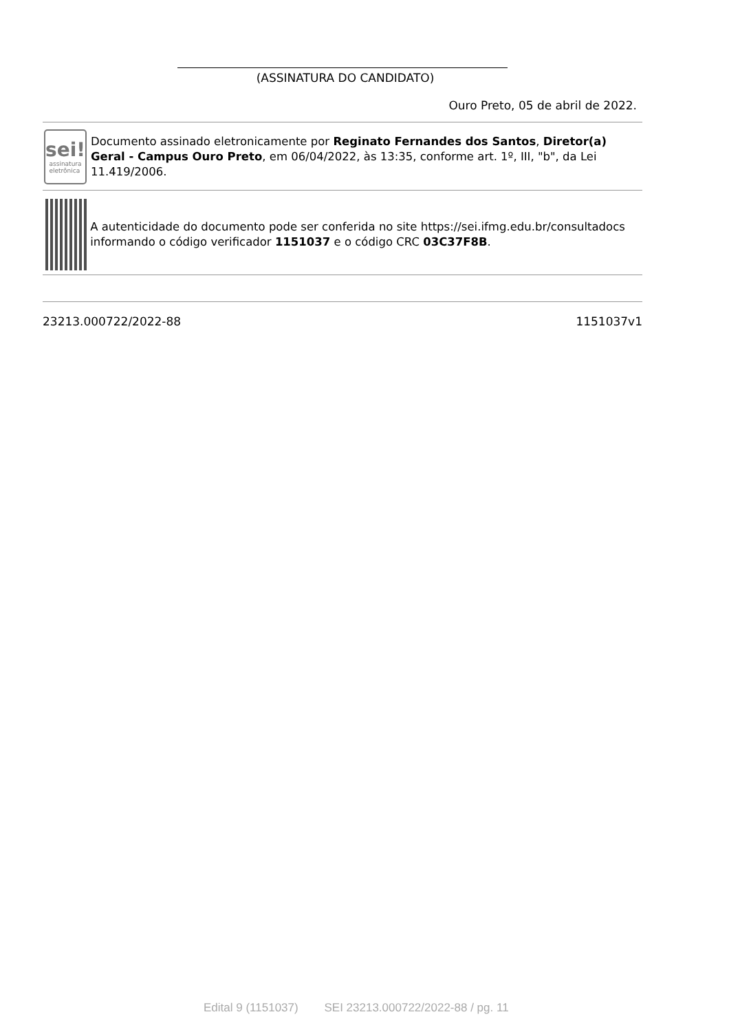(ASSINATURA DO CANDIDATO)
Ouro Preto, 05 de abril de 2022.
sei!
assinatura
eletrônica
Documento assinado eletronicamente por Reginato Fernandes dos Santos, Diretor(a) Geral - Campus Ouro Preto, em 06/04/2022, às 13:35, conforme art. 1º, III, "b", da Lei 11.419/2006.
A autenticidade do documento pode ser conferida no site https://sei.ifmg.edu.br/consultadocs informando o código verificador 1151037 e o código CRC 03C37F8B.
23213.000722/2022-88 1151037v1
Edital 9 (1151037) SEI 23213.000722/2022-88 / pg. 11